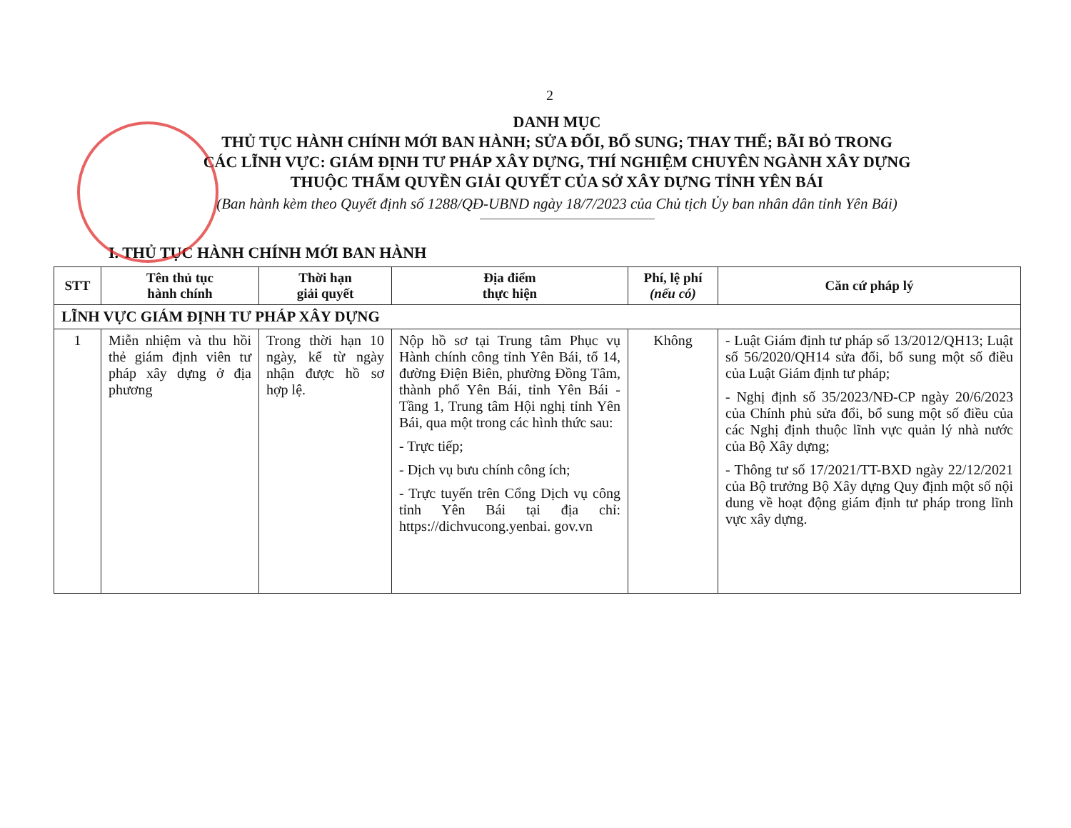2
DANH MỤC
THỦ TỤC HÀNH CHÍNH MỚI BAN HÀNH; SỬA ĐỔI, BỔ SUNG; THAY THẾ; BÃI BỎ TRONG
CÁC LĨNH VỰC: GIÁM ĐỊNH TƯ PHÁP XÂY DỰNG, THÍ NGHIỆM CHUYÊN NGÀNH XÂY DỰNG
THUỘC THẨM QUYỀN GIẢI QUYẾT CỦA SỞ XÂY DỰNG TỈNH YÊN BÁI
(Ban hành kèm theo Quyết định số 1288/QĐ-UBND ngày 18/7/2023 của Chủ tịch Ủy ban nhân dân tỉnh Yên Bái)
I. THỦ TỤC HÀNH CHÍNH MỚI BAN HÀNH
| STT | Tên thủ tục hành chính | Thời hạn giải quyết | Địa điểm thực hiện | Phí, lệ phí (nếu có) | Căn cứ pháp lý |
| --- | --- | --- | --- | --- | --- |
| LĨNH VỰC GIÁM ĐỊNH TƯ PHÁP XÂY DỰNG | | | | | |
| 1 | Miễn nhiệm và thu hồi thẻ giám định viên tư pháp xây dựng ở địa phương | Trong thời hạn 10 ngày, kể từ ngày nhận được hồ sơ hợp lệ. | Nộp hồ sơ tại Trung tâm Phục vụ Hành chính công tỉnh Yên Bái, tổ 14, đường Điện Biên, phường Đồng Tâm, thành phố Yên Bái, tỉnh Yên Bái - Tầng 1, Trung tâm Hội nghị tỉnh Yên Bái, qua một trong các hình thức sau: - Trực tiếp; - Dịch vụ bưu chính công ích; - Trực tuyến trên Cổng Dịch vụ công tỉnh Yên Bái tại địa chỉ: https://dichvucong.yenbai. gov.vn | Không | - Luật Giám định tư pháp số 13/2012/QH13; Luật số 56/2020/QH14 sửa đổi, bổ sung một số điều của Luật Giám định tư pháp; - Nghị định số 35/2023/NĐ-CP ngày 20/6/2023 của Chính phủ sửa đổi, bổ sung một số điều của các Nghị định thuộc lĩnh vực quản lý nhà nước của Bộ Xây dựng; - Thông tư số 17/2021/TT-BXD ngày 22/12/2021 của Bộ trưởng Bộ Xây dựng Quy định một số nội dung về hoạt động giám định tư pháp trong lĩnh vực xây dựng. |